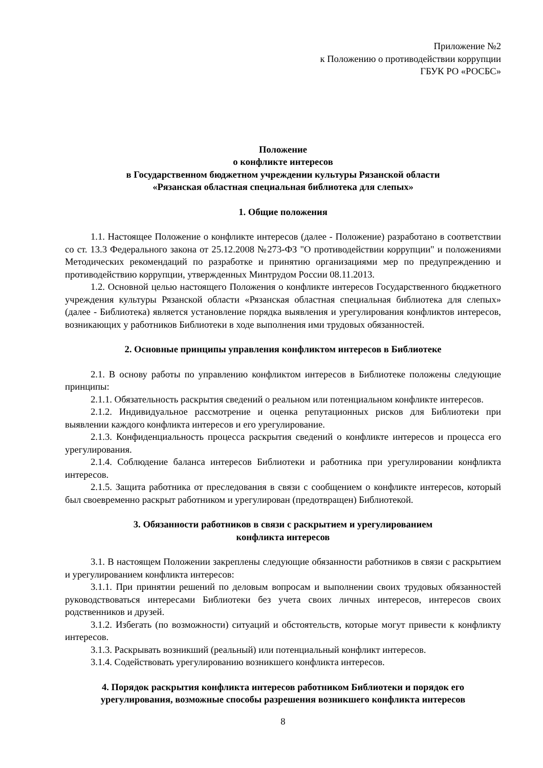Приложение №2
к Положению о противодействии коррупции
ГБУК РО «РОСБС»
Положение
о конфликте интересов
в Государственном бюджетном учреждении культуры Рязанской области
«Рязанская областная специальная библиотека для слепых»
1. Общие положения
1.1. Настоящее Положение о конфликте интересов (далее - Положение) разработано в соответствии со ст. 13.3 Федерального закона от 25.12.2008 №273-ФЗ "О противодействии коррупции" и положениями Методических рекомендаций по разработке и принятию организациями мер по предупреждению и противодействию коррупции, утвержденных Минтрудом России 08.11.2013.
1.2. Основной целью настоящего Положения о конфликте интересов Государственного бюджетного учреждения культуры Рязанской области «Рязанская областная специальная библиотека для слепых» (далее - Библиотека) является установление порядка выявления и урегулирования конфликтов интересов, возникающих у работников Библиотеки в ходе выполнения ими трудовых обязанностей.
2. Основные принципы управления конфликтом интересов в Библиотеке
2.1. В основу работы по управлению конфликтом интересов в Библиотеке положены следующие принципы:
2.1.1. Обязательность раскрытия сведений о реальном или потенциальном конфликте интересов.
2.1.2. Индивидуальное рассмотрение и оценка репутационных рисков для Библиотеки при выявлении каждого конфликта интересов и его урегулирование.
2.1.3. Конфиденциальность процесса раскрытия сведений о конфликте интересов и процесса его урегулирования.
2.1.4. Соблюдение баланса интересов Библиотеки и работника при урегулировании конфликта интересов.
2.1.5. Защита работника от преследования в связи с сообщением о конфликте интересов, который был своевременно раскрыт работником и урегулирован (предотвращен) Библиотекой.
3. Обязанности работников в связи с раскрытием и урегулированием
конфликта интересов
3.1. В настоящем Положении закреплены следующие обязанности работников в связи с раскрытием и урегулированием конфликта интересов:
3.1.1. При принятии решений по деловым вопросам и выполнении своих трудовых обязанностей руководствоваться интересами Библиотеки без учета своих личных интересов, интересов своих родственников и друзей.
3.1.2. Избегать (по возможности) ситуаций и обстоятельств, которые могут привести к конфликту интересов.
3.1.3. Раскрывать возникший (реальный) или потенциальный конфликт интересов.
3.1.4. Содействовать урегулированию возникшего конфликта интересов.
4. Порядок раскрытия конфликта интересов работником Библиотеки и порядок его урегулирования, возможные способы разрешения возникшего конфликта интересов
8